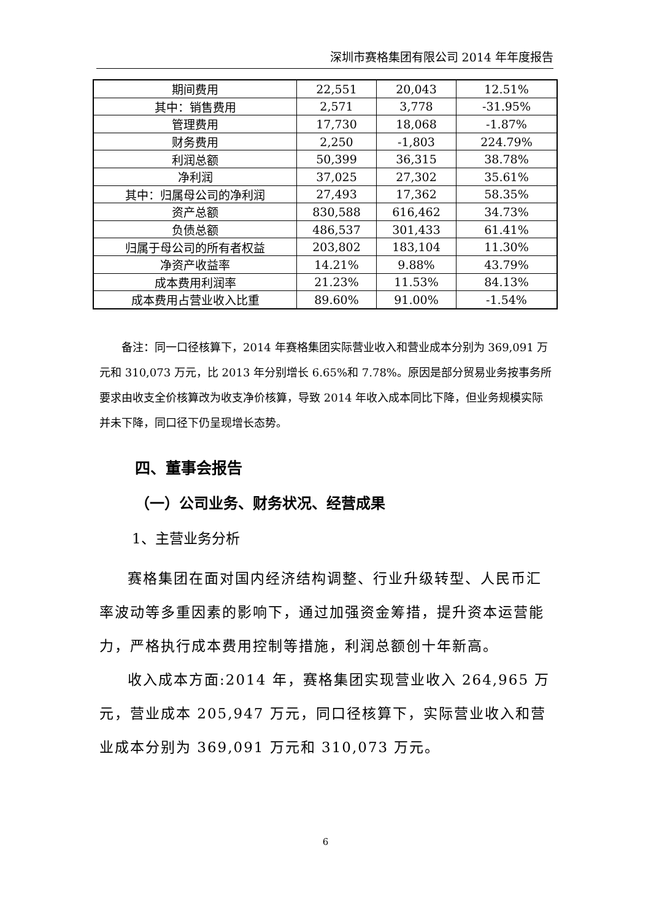深圳市赛格集团有限公司 2014 年年度报告
| 期间费用 | 22,551 | 20,043 | 12.51% |
| 其中：销售费用 | 2,571 | 3,778 | -31.95% |
| 管理费用 | 17,730 | 18,068 | -1.87% |
| 财务费用 | 2,250 | -1,803 | 224.79% |
| 利润总额 | 50,399 | 36,315 | 38.78% |
| 净利润 | 37,025 | 27,302 | 35.61% |
| 其中：归属母公司的净利润 | 27,493 | 17,362 | 58.35% |
| 资产总额 | 830,588 | 616,462 | 34.73% |
| 负债总额 | 486,537 | 301,433 | 61.41% |
| 归属于母公司的所有者权益 | 203,802 | 183,104 | 11.30% |
| 净资产收益率 | 14.21% | 9.88% | 43.79% |
| 成本费用利润率 | 21.23% | 11.53% | 84.13% |
| 成本费用占营业收入比重 | 89.60% | 91.00% | -1.54% |
备注：同一口径核算下，2014 年赛格集团实际营业收入和营业成本分别为 369,091 万元和 310,073 万元，比 2013 年分别增长 6.65%和 7.78%。原因是部分贸易业务按事务所要求由收支全价核算改为收支净价核算，导致 2014 年收入成本同比下降，但业务规模实际并未下降，同口径下仍呈现增长态势。
四、董事会报告
（一）公司业务、财务状况、经营成果
1、主营业务分析
赛格集团在面对国内经济结构调整、行业升级转型、人民币汇率波动等多重因素的影响下，通过加强资金筹措，提升资本运营能力，严格执行成本费用控制等措施，利润总额创十年新高。
收入成本方面:2014 年，赛格集团实现营业收入 264,965 万元，营业成本 205,947 万元，同口径核算下，实际营业收入和营业成本分别为 369,091 万元和 310,073 万元。
6